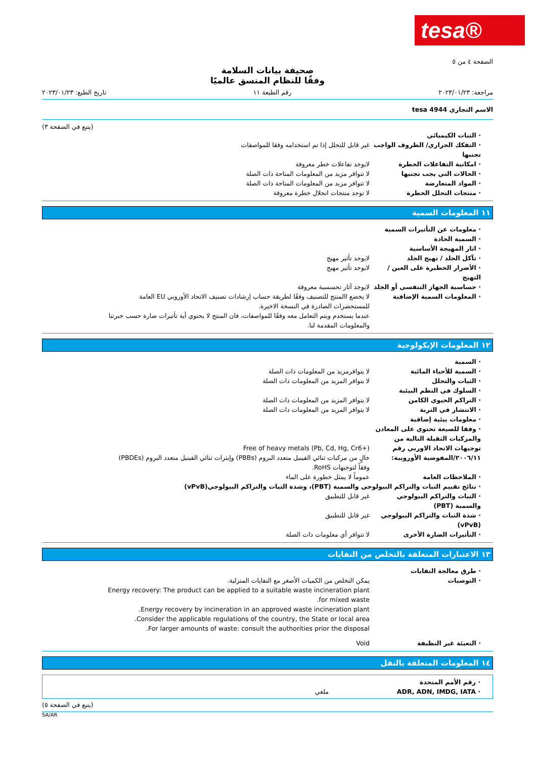tesa®
الصفحة ٤ من ٥
صحيفة بيانات السلامة
وفقًا للنظام المنسق عالميًا
مراجعة: ٢٠٢٣/٠١/٢٣ رقم الطبعة ١١ تاريخ الطبع: ٢٠٢٣/٠١/٢٣
الاسم التجاري tesa 4944
(يتبع في الصفحة ٣)
· الثبات الكيميائي
· التفكك الحراري/ الظروف الواجب تجنبها
غير قابل للتحلل إذا تم استخدامه وفقا للمواصفات
· امكانية التفاعلات الخطرة لايوجد تفاعلات خطر معروفة
· الحالات التي يجب تجنبها لا تتوافر مزيد من المعلومات المتاحة ذات الصلة
· المواد المتعارضة لا تتوافر مزيد من المعلومات المتاحة ذات الصلة
· منتجات التحلل الخطرة لا توجد منتجات انحلال خطرة معروفة
١١ المعلومات السمية
· معلومات عن التأثيرات السمية
· السمية الحادة
· اثار المهيجة الأساسية
· تآكل الجلد / تهيج الجلد لايوجد تأثير مهيج
· الأضرار الخطيرة على العين / التهيج
لايوجد تأثير مهيج
· حساسية الجهاز التنفسي أو الجلد
لايوجد آثار تحسسية معروفة
· المعلومات السمية الإضافية لا يخضع االمنتج للتصنيف وفقًا لطريقة حساب إرشادات تصنيف الاتحاد الأوروبي EU العامة للمستحضرات الصادرة في النسخة الاخيرة.
عندما يستخدم ويتم التعامل معه وفقًا للمواصفات، فان المنتج لا يحتوي أية تأثيرات ضارة حسب خبرتنا والمعلومات المقدمة لنا.
١٢ المعلومات الإيكولوجية
· السمية
· السمية للأحياء المائية لا يتوافرمزيد من المعلومات ذات الصلة
· الثبات والتحلل لا يتوافر المزيد من المعلومات ذات الصلة
· السلوك في النظم البيئية
· التراكم الحيوي الكامن لا يتوافر المزيد من المعلومات ذات الصلة
· الانتشار في التربة لا يتوافر المزيد من المعلومات ذات الصلة
· معلومات بيئية إضافية
· وفقا للصيغة تحتوي على المعادن والمركبات الثقيلة التالية من توجيهات الاتحاد الاوربي رقم ٢٠٠٦/١١/المفوضية الأوروبية:
Free of heavy metals (Pb, Cd, Hg, Cr6+)
خالٍ من مركبات ثنائي الفينيل متعدد البروم (PBBs) وإيثرات ثنائي الفينيل متعدد البروم (PBDEs) وفقاً لتوجيهات RoHS.
· الملاحظات العامة عموماً لا يمثل خطورة على الماء
· نتائج تقييم الثبات والتراكم البيولوجي والسمية (PBT)، وشدة الثبات والتراكم البيولوجي(vPvB)
· الثبات والتراكم البيولوجي والسمية (PBT)
غير قابل للتطبيق
· شدة الثبات والتراكم البيولوجي (vPvB)
غير قابل للتطبيق
· التأثيرات الضارة الأخرى لا تتوافر أي معلومات ذات الصلة
١٣ الاعتبارات المتعلقة بالتخلص من النفايات
· طرق معالجة النفايات
· التوصيات يمكن التخلص من الكميات الأصغر مع النفايات المنزلية.
Energy recovery: The product can be applied to a suitable waste incineration plant for mixed waste.
Energy recovery by incineration in an approved waste incineration plant.
Consider the applicable regulations of the country, the State or local area.
For larger amounts of waste: consult the authorities prior the disposal.
· التعبئة غير النظيفة Void
١٤ المعلومات المتعلقة بالنقل
· رقم الأمم المتحدة
· ADR, ADN, IMDG, IATA ملغي
(يتبع في الصفحة ٥)
SA/AR